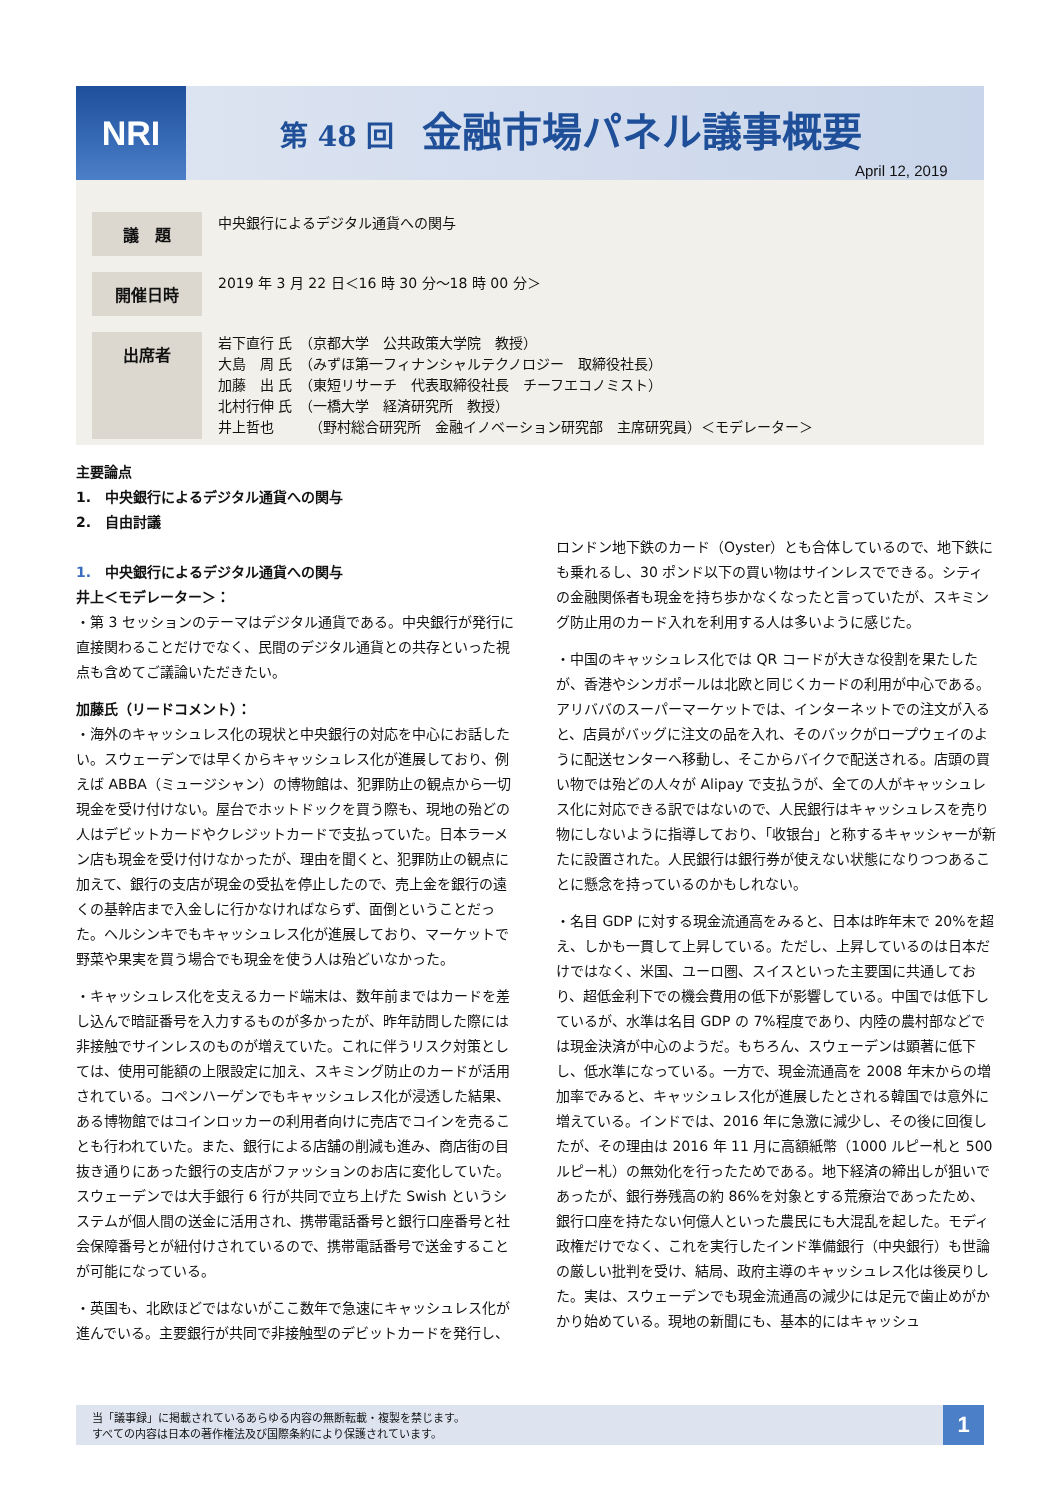NRI 第 48 回 金融市場パネル議事概要
April 12, 2019
| 議 題 | 中央銀行によるデジタル通貨への関与 |
| 開催日時 | 2019 年 3 月 22 日＜16 時 30 分～18 時 00 分＞ |
| 出席者 | 岩下直行 氏 （京都大学 公共政策大学院 教授） 大島 周 氏 （みずほ第一フィナンシャルテクノロジー 取締役社長） 加藤 出 氏 （東短リサーチ 代表取締役社長 チーフエコノミスト） 北村行伸 氏 （一橋大学 経済研究所 教授） 井上哲也 （野村総合研究所 金融イノベーション研究部 主席研究員）＜モデレーター＞ |
主要論点
1.　中央銀行によるデジタル通貨への関与
2.　自由討議
1.　中央銀行によるデジタル通貨への関与
井上＜モデレーター＞：
・第 3 セッションのテーマはデジタル通貨である。中央銀行が発行に直接関わることだけでなく、民間のデジタル通貨との共存といった視点も含めてご議論いただきたい。
加藤氏（リードコメント）：
・海外のキャッシュレス化の現状と中央銀行の対応を中心にお話したい。スウェーデンでは早くからキャッシュレス化が進展しており、例えば ABBA（ミュージシャン）の博物館は、犯罪防止の観点から一切現金を受け付けない。屋台でホットドックを買う際も、現地の殆どの人はデビットカードやクレジットカードで支払っていた。日本ラーメン店も現金を受け付けなかったが、理由を聞くと、犯罪防止の観点に加えて、銀行の支店が現金の受払を停止したので、売上金を銀行の遠くの基幹店まで入金しに行かなければならず、面倒ということだった。ヘルシンキでもキャッシュレス化が進展しており、マーケットで野菜や果実を買う場合でも現金を使う人は殆どいなかった。
・キャッシュレス化を支えるカード端末は、数年前まではカードを差し込んで暗証番号を入力するものが多かったが、昨年訪問した際には非接触でサインレスのものが増えていた。これに伴うリスク対策としては、使用可能額の上限設定に加え、スキミング防止のカードが活用されている。コペンハーゲンでもキャッシュレス化が浸透した結果、ある博物館ではコインロッカーの利用者向けに売店でコインを売ることも行われていた。また、銀行による店舗の削減も進み、商店街の目抜き通りにあった銀行の支店がファッションのお店に変化していた。スウェーデンでは大手銀行 6 行が共同で立ち上げた Swish というシステムが個人間の送金に活用され、携帯電話番号と銀行口座番号と社会保障番号とが紐付けされているので、携帯電話番号で送金することが可能になっている。
・英国も、北欧ほどではないがここ数年で急速にキャッシュレス化が進んでいる。主要銀行が共同で非接触型のデビットカードを発行し、ロンドン地下鉄のカード（Oyster）とも合体しているので、地下鉄にも乗れるし、30 ポンド以下の買い物はサインレスでできる。シティの金融関係者も現金を持ち歩かなくなったと言っていたが、スキミング防止用のカード入れを利用する人は多いように感じた。
・中国のキャッシュレス化では QR コードが大きな役割を果たしたが、香港やシンガポールは北欧と同じくカードの利用が中心である。アリババのスーパーマーケットでは、インターネットでの注文が入ると、店員がバッグに注文の品を入れ、そのバックがロープウェイのように配送センターへ移動し、そこからバイクで配送される。店頭の買い物では殆どの人々が Alipay で支払うが、全ての人がキャッシュレス化に対応できる訳ではないので、人民銀行はキャッシュレスを売り物にしないように指導しており、「收银台」と称するキャッシャーが新たに設置された。人民銀行は銀行券が使えない状態になりつつあることに懸念を持っているのかもしれない。
・名目 GDP に対する現金流通高をみると、日本は昨年末で 20%を超え、しかも一貫して上昇している。ただし、上昇しているのは日本だけではなく、米国、ユーロ圏、スイスといった主要国に共通しており、超低金利下での機会費用の低下が影響している。中国では低下しているが、水準は名目 GDP の 7%程度であり、内陸の農村部などでは現金決済が中心のようだ。もちろん、スウェーデンは顕著に低下し、低水準になっている。一方で、現金流通高を 2008 年末からの増加率でみると、キャッシュレス化が進展したとされる韓国では意外に増えている。インドでは、2016 年に急激に減少し、その後に回復したが、その理由は 2016 年 11 月に高額紙幣（1000 ルピー札と 500 ルピー札）の無効化を行ったためである。地下経済の締出しが狙いであったが、銀行券残高の約 86%を対象とする荒療治であったため、銀行口座を持たない何億人といった農民にも大混乱を起した。モディ政権だけでなく、これを実行したインド準備銀行（中央銀行）も世論の厳しい批判を受け、結局、政府主導のキャッシュレス化は後戻りした。実は、スウェーデンでも現金流通高の減少には足元で歯止めがかかり始めている。現地の新聞にも、基本的にはキャッシュ
当「議事録」に掲載されているあらゆる内容の無断転載・複製を禁じます。
すべての内容は日本の著作権法及び国際条約により保護されています。
1